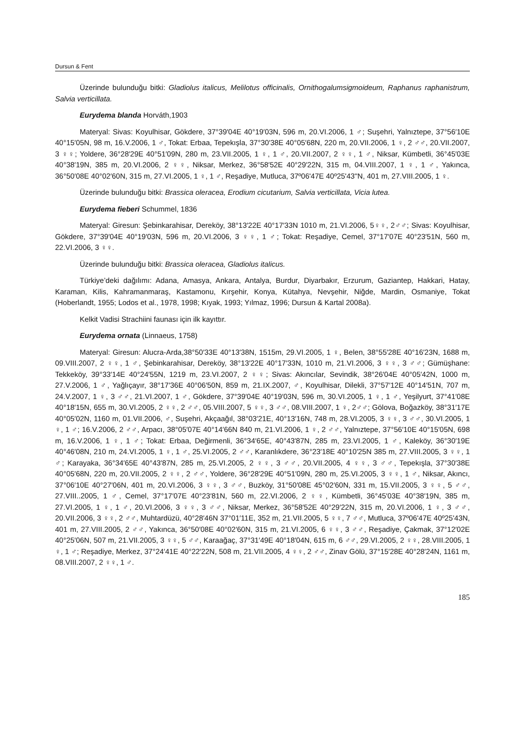Dursun & Fent
Üzerinde bulunduğu bitki: Gladiolus italicus, Melilotus officinalis, Ornithogalumsigmoideum, Raphanus raphanistrum, Salvia verticillata.
Eurydema blanda Horváth,1903
Materyal: Sivas: Koyulhisar, Gökdere, 37°39′04E 40°19′03N, 596 m, 20.VI.2006, 1 ♂; Suşehri, Yalnıztepe, 37°56′10E 40°15′05N, 98 m, 16.V.2006, 1 ♂, Tokat: Erbaa, Tepekışla, 37°30′38E 40°05′68N, 220 m, 20.VII.2006, 1 ♀, 2 ♂♂, 20.VII.2007, 3 ♀♀; Yoldere, 36°28′29E 40°51′09N, 280 m, 23.VII.2005, 1 ♀, 1 ♂, 20.VII.2007, 2 ♀♀, 1 ♂, Niksar, Kümbetli, 36°45′03E 40°38′19N, 385 m, 20.VI.2006, 2 ♀♀, Niksar, Merkez, 36°58′52E 40°29′22N, 315 m, 04.VIII.2007, 1 ♀, 1 ♂, Yakınca, 36°50′08E 40°02′60N, 315 m, 27.VI.2005, 1 ♀, 1 ♂, Reşadiye, Mutluca, 37º06'47E 40º25'43''N, 401 m, 27.VIII.2005, 1 ♀.
Üzerinde bulunduğu bitki: Brassica oleracea, Erodium cicutarium, Salvia verticillata, Vicia lutea.
Eurydema fieberi Schummel, 1836
Materyal: Giresun: Şebinkarahisar, Dereköy, 38°13′22E 40°17′33N 1010 m, 21.VI.2006, 5♀♀, 2♂♂; Sivas: Koyulhisar, Gökdere, 37°39′04E 40°19′03N, 596 m, 20.VI.2006, 3 ♀♀, 1 ♂; Tokat: Reşadiye, Cemel, 37°17′07E 40°23′51N, 560 m, 22.VI.2006, 3 ♀♀.
Üzerinde bulunduğu bitki: Brassica oleracea, Gladiolus italicus.
Türkiye’deki dağılımı: Adana, Amasya, Ankara, Antalya, Burdur, Diyarbakır, Erzurum, Gaziantep, Hakkari, Hatay, Karaman, Kilis, Kahramanmaraş, Kastamonu, Kırşehir, Konya, Kütahya, Nevşehir, Niğde, Mardin, Osmaniye, Tokat (Hoberlandt, 1955; Lodos et al., 1978, 1998; Kıyak, 1993; Yılmaz, 1996; Dursun & Kartal 2008a).
Kelkit Vadisi Strachiini faunası için ilk kayıttır.
Eurydema ornata (Linnaeus, 1758)
Materyal: Giresun: Alucra-Arda,38°50′33E 40°13′38N, 1515m, 29.VI.2005, 1 ♀, Belen, 38°55′28E 40°16′23N, 1688 m, 09.VIII.2007, 2 ♀♀, 1 ♂, Şebinkarahisar, Dereköy, 38°13′22E 40°17′33N, 1010 m, 21.VI.2006, 3 ♀♀, 3 ♂♂; Gümüşhane: Tekkeköy, 39°33′14E 40°24′55N, 1219 m, 23.VI.2007, 2 ♀♀; Sivas: Akıncılar, Sevindik, 38°26′04E 40°05′42N, 1000 m, 27.V.2006, 1 ♂, Yağlıçayır, 38°17′36E 40°06′50N, 859 m, 21.IX.2007, ♂, Koyulhisar, Dilekli, 37°57′12E 40°14′51N, 707 m, 24.V.2007, 1 ♀, 3 ♂♂, 21.VI.2007, 1 ♂, Gökdere, 37°39′04E 40°19′03N, 596 m, 30.VI.2005, 1 ♀, 1 ♂, Yeşilyurt, 37°41′08E 40°18′15N, 655 m, 30.VI.2005, 2 ♀♀, 2 ♂♂, 05.VIII.2007, 5 ♀♀, 3 ♂♂, 08.VIII.2007, 1 ♀, 2♂♂; Gölova, Boğazköy, 38°31′17E 40°05′02N, 1160 m, 01.VII.2006, ♂, Suşehri, Akçaağıl, 38°03′21E, 40°13′16N, 748 m, 28.VI.2005, 3 ♀♀, 3 ♂♂, 30.VI.2005, 1 ♀, 1 ♂; 16.V.2006, 2 ♂♂, Arpacı, 38°05′07E 40°14′66N 840 m, 21.VI.2006, 1 ♀, 2 ♂♂, Yalnıztepe, 37°56′10E 40°15′05N, 698 m, 16.V.2006, 1 ♀, 1 ♂; Tokat: Erbaa, Değirmenli, 36°34′65E, 40°43′87N, 285 m, 23.VI.2005, 1 ♂, Kaleköy, 36°30′19E 40°46′08N, 210 m, 24.VI.2005, 1 ♀, 1 ♂, 25.VI.2005, 2 ♂♂, Karanlıkdere, 36°23′18E 40°10′25N 385 m, 27.VIII.2005, 3 ♀♀, 1 ♂; Karayaka, 36°34′65E 40°43′87N, 285 m, 25.VI.2005, 2 ♀♀, 3 ♂♂, 20.VII.2005, 4 ♀♀, 3 ♂♂, Tepekışla, 37°30′38E 40°05′68N, 220 m, 20.VII.2005, 2 ♀♀, 2 ♂♂, Yoldere, 36°28′29E 40°51′09N, 280 m, 25.VI.2005, 3 ♀♀, 1 ♂, Niksar, Akıncı, 37°06′10E 40°27′06N, 401 m, 20.VI.2006, 3 ♀♀, 3 ♂♂, Buzköy, 31°50′08E 45°02′60N, 331 m, 15.VII.2005, 3 ♀♀, 5 ♂♂, 27.VIII..2005, 1 ♂, Cemel, 37°17′07E 40°23′81N, 560 m, 22.VI.2006, 2 ♀♀, Kümbetli, 36°45′03E 40°38′19N, 385 m, 27.VI.2005, 1 ♀, 1 ♂, 20.VI.2006, 3 ♀♀, 3 ♂♂, Niksar, Merkez, 36°58′52E 40°29′22N, 315 m, 20.VI.2006, 1 ♀, 3 ♂♂, 20.VII.2006, 3 ♀♀, 2 ♂♂, Muhtardüzü, 40°28′46N 37°01′11E, 352 m, 21.VII.2005, 5 ♀♀, 7 ♂♂, Mutluca, 37º06'47E 40º25'43N, 401 m, 27.VIII.2005, 2 ♂♂, Yakınca, 36°50′08E 40°02′60N, 315 m, 21.VI.2005, 6 ♀♀, 3 ♂♂, Reşadiye, Çakmak, 37°12′02E 40°25′06N, 507 m, 21.VII.2005, 3 ♀♀, 5 ♂♂, Karaağaç, 37°31′49E 40°18′04N, 615 m, 6 ♂♂, 29.VI.2005, 2 ♀♀, 28.VIII.2005, 1 ♀, 1 ♂; Reşadiye, Merkez, 37°24′41E 40°22′22N, 508 m, 21.VII.2005, 4 ♀♀, 2 ♂♂, Zinav Gölü, 37°15′28E 40°28′24N, 1161 m, 08.VIII.2007, 2 ♀♀, 1 ♂.
185